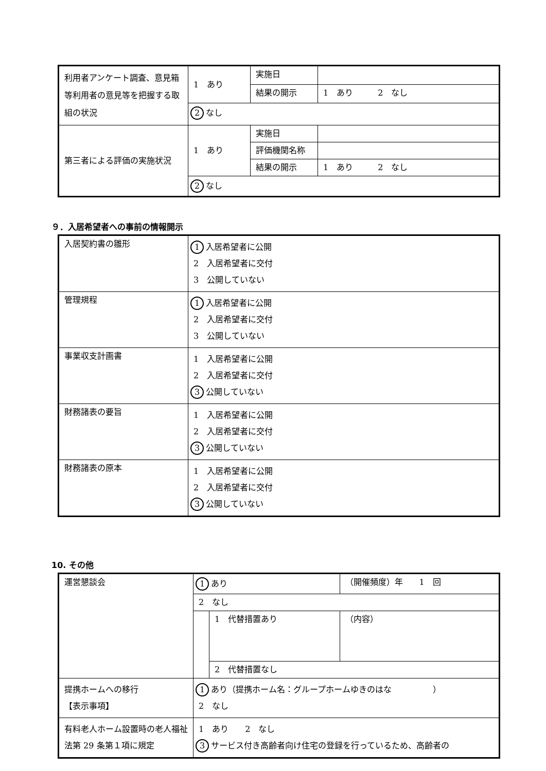| 利用者アンケート調査、意見箱等利用者の意見等を把握する取組の状況 | 1 あり | 実施日 | |
| | | 結果の開示 | 1 あり 2 なし |
| | 2 なし | | |
| 第三者による評価の実施状況 | 1 あり | 実施日 | |
| | | 評価機関名称 | |
| | | 結果の開示 | 1 あり 2 なし |
| | 2 なし | | |
９．入居希望者への事前の情報開示
| 入居契約書の雛形 | 1 入居希望者に公開 2 入居希望者に交付 3 公開していない |
| 管理規程 | 1 入居希望者に公開 2 入居希望者に交付 3 公開していない |
| 事業収支計画書 | 1 入居希望者に公開 2 入居希望者に交付 3 公開していない |
| 財務諸表の要旨 | 1 入居希望者に公開 2 入居希望者に交付 3 公開していない |
| 財務諸表の原本 | 1 入居希望者に公開 2 入居希望者に交付 3 公開していない |
10. その他
| 運営懇談会 | 1 あり | | （開催頻度）年 1 回 | |
| | 2 なし | | | |
| | | 1 代替措置あり | | （内容） |
| | | 2 代替措置なし | | |
| 提携ホームへの移行 【表示事項】 | 1 あり（提携ホーム名：グループホームゆきのはな ） 2 なし | | | |
| 有料老人ホーム設置時の老人福祉法第 29 条第１項に規定 | 1 あり 2 なし 3 サービス付き高齢者向け住宅の登録を行っているため、高齢者の | | | |